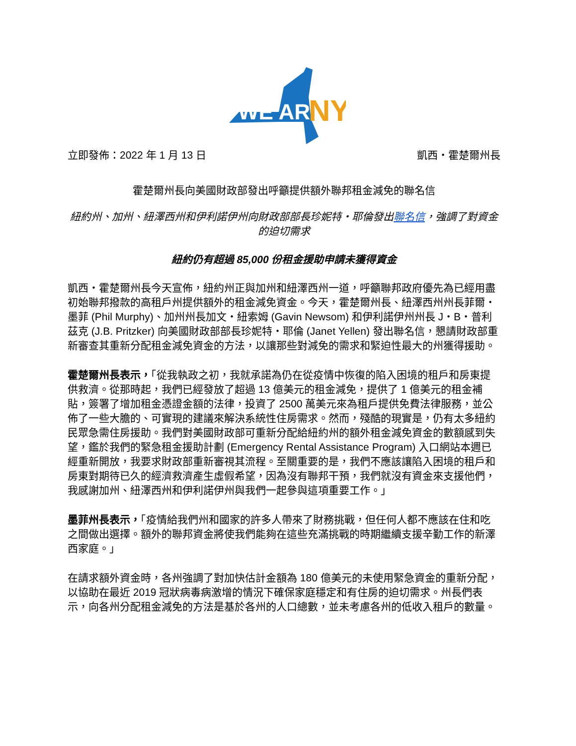WE ARE
NY
立即發佈：2022 年 1 月 13 日 凱西・霍楚爾州長
霍楚爾州長向美國財政部發出呼籲提供額外聯邦租金減免的聯名信
紐約州、加州、紐澤西州和伊利諾伊州向財政部部長珍妮特・耶倫發出聯名信，強調了對資金的迫切需求
紐約仍有超過 85,000 份租金援助申請未獲得資金
凱西・霍楚爾州長今天宣佈，紐約州正與加州和紐澤西州一道，呼籲聯邦政府優先為已經用盡初始聯邦撥款的高租戶州提供額外的租金減免資金。今天，霍楚爾州長、紐澤西州州長菲爾・墨菲 (Phil Murphy)、加州州長加文・紐索姆 (Gavin Newsom) 和伊利諾伊州州長 J・B・普利茲克 (J.B. Pritzker) 向美國財政部部長珍妮特・耶倫 (Janet Yellen) 發出聯名信，懇請財政部重新審查其重新分配租金減免資金的方法，以讓那些對減免的需求和緊迫性最大的州獲得援助。
霍楚爾州長表示，「從我執政之初，我就承諾為仍在從疫情中恢復的陷入困境的租戶和房東提供救濟。從那時起，我們已經發放了超過 13 億美元的租金減免，提供了 1 億美元的租金補貼，簽署了增加租金憑證金額的法律，投資了 2500 萬美元來為租戶提供免費法律服務，並公佈了一些大膽的、可實現的建議來解決系統性住房需求。然而，殘酷的現實是，仍有太多紐約民眾急需住房援助。我們對美國財政部可重新分配給紐約州的額外租金減免資金的數額感到失望，鑑於我們的緊急租金援助計劃 (Emergency Rental Assistance Program) 入口網站本週已經重新開放，我要求財政部重新審視其流程。至關重要的是，我們不應該讓陷入困境的租戶和房東對期待已久的經濟救濟產生虛假希望，因為沒有聯邦干預，我們就沒有資金來支援他們，我感謝加州、紐澤西州和伊利諾伊州與我們一起參與這項重要工作。」
墨菲州長表示，「疫情給我們州和國家的許多人帶來了財務挑戰，但任何人都不應該在住和吃之間做出選擇。額外的聯邦資金將使我們能夠在這些充滿挑戰的時期繼續支援辛勤工作的新澤西家庭。」
在請求額外資金時，各州強調了對加快估計金額為 180 億美元的未使用緊急資金的重新分配，以協助在最近 2019 冠狀病毒病激增的情況下確保家庭穩定和有住房的迫切需求。州長們表示，向各州分配租金減免的方法是基於各州的人口總數，並未考慮各州的低收入租戶的數量。